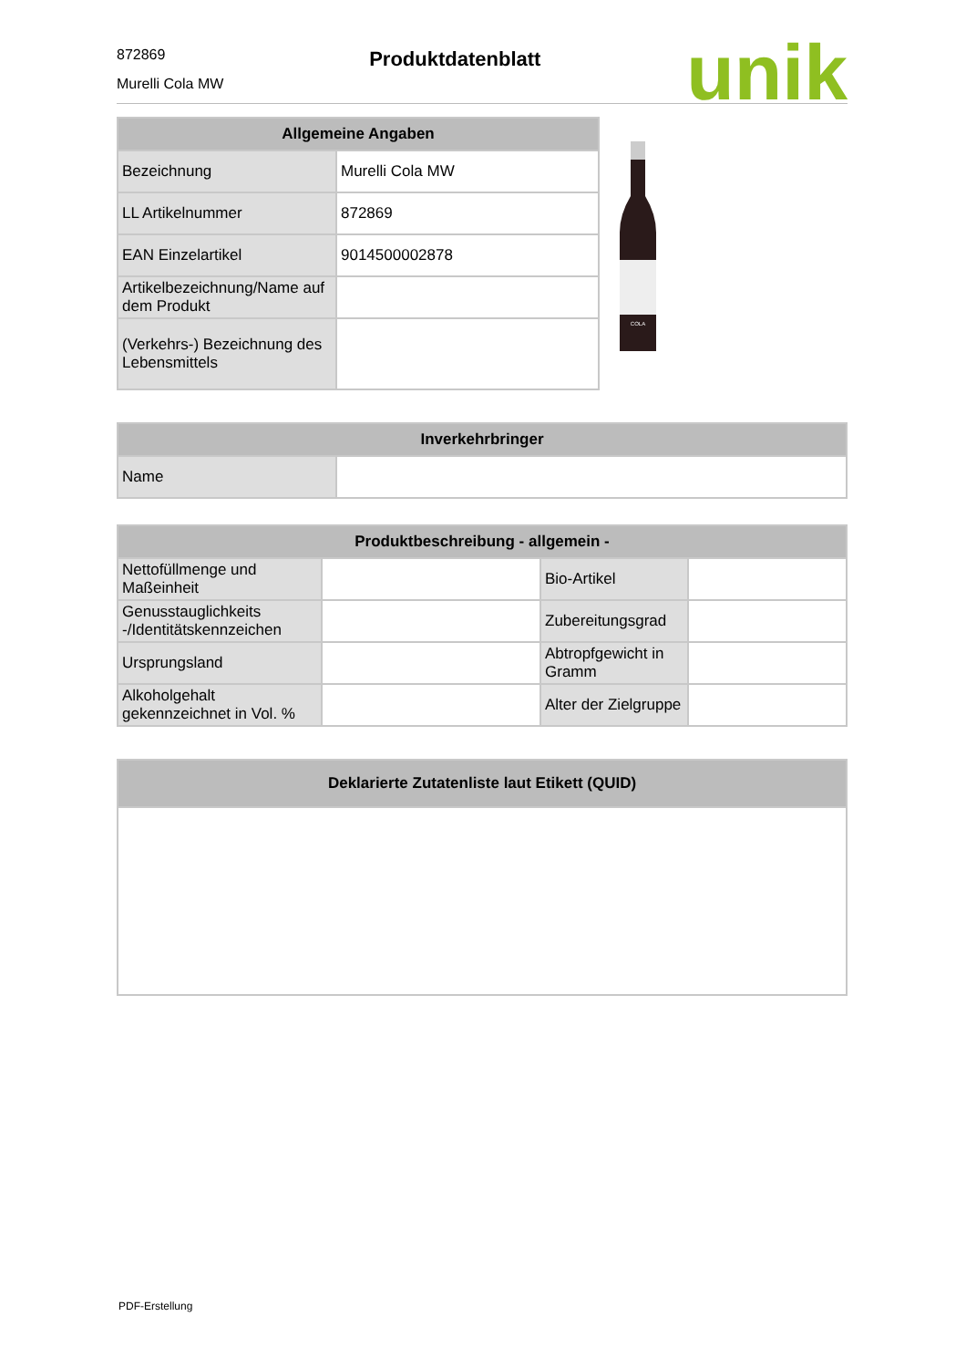872869
Murelli Cola MW
Produktdatenblatt
unik
| Allgemeine Angaben | |
| --- | --- |
| Bezeichnung | Murelli Cola MW |
| LL Artikelnummer | 872869 |
| EAN Einzelartikel | 9014500002878 |
| Artikelbezeichnung/Name auf dem Produkt | |
| (Verkehrs-) Bezeichnung des Lebensmittels | |
COLA
| Inverkehrbringer | |
| --- | --- |
| Name | |
| Produktbeschreibung - allgemein - | | | |
| --- | --- | --- | --- |
| Nettofüllmenge und Maßeinheit | | Bio-Artikel | |
| Genusstauglichkeits -/Identitätskennzeichen | | Zubereitungsgrad | |
| Ursprungsland | | Abtropfgewicht in Gramm | |
| Alkoholgehalt gekennzeichnet in Vol. % | | Alter der Zielgruppe | |
| Deklarierte Zutatenliste laut Etikett (QUID) |
| --- |
PDF-Erstellung